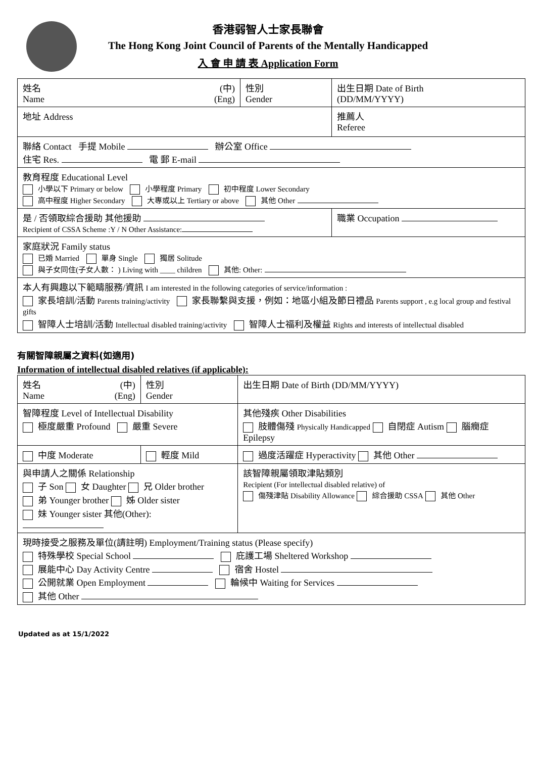香港弱智人士家長聯會
The Hong Kong Joint Council of Parents of the Mentally Handicapped
入 會 申 請 表 Application Form
| 姓名 (中) Name (Eng) | 性別 Gender | 出生日期 Date of Birth (DD/MM/YYYY) | |
| 地址 Address | | | 推薦人 Referee |
| 聯絡 Contact 手提 Mobile 辦公室 Office 住宅 Res. 電 郵 E-mail | | | |
| 教育程度 Educational Level 小學以下 Primary or below 小學程度 Primary 初中程度 Lower Secondary 高中程度 Higher Secondary 大專或以上 Tertiary or above 其他 Other | | | |
| 是 / 否領取綜合援助 其他援助 Recipient of CSSA Scheme :Y / N Other Assistance: | | 職業 Occupation | |
| 家庭狀況 Family status 已婚 Married 單身 Single 獨居 Solitude 與子女同住(子女人數： ) Living with ____ children 其他: Other: | | | |
| 本人有興趣以下範疇服務/資訊 I am interested in the following categories of service/information : 家長培訓/活動 Parents training/activity 家長聯繫與支援，例如：地區小組及節日禮品 Parents support , e.g local group and festival gifts 智障人士培訓/活動 Intellectual disabled training/activity 智障人士福利及權益 Rights and interests of intellectual disabled | | | |
有關智障親屬之資料(如適用)
Information of intellectual disabled relatives (if applicable):
| 姓名 (中) Name (Eng) | | 性別 Gender | 出生日期 Date of Birth (DD/MM/YYYY) | |
| 智障程度 Level of Intellectual Disability 極度嚴重 Profound 嚴重 Severe | | | 其他殘疾 Other Disabilities 肢體傷殘 Physically Handicapped 自閉症 Autism 腦癇症 Epilepsy | |
| 中度 Moderate | 輕度 Mild | | 過度活躍症 Hyperactivity 其他 Other | |
| 與申請人之關係 Relationship 子 Son 女 Daughter 兄 Older brother 弟 Younger brother 姊 Older sister 妹 Younger sister 其他(Other): | | | | 該智障親屬領取津貼類別 Recipient (For intellectual disabled relative) of 傷殘津貼 Disability Allowance 綜合援助 CSSA 其他 Other |
| 現時接受之服務及單位(請註明) Employment/Training status (Please specify) 特殊學校 Special School 庇護工場 Sheltered Workshop 展能中心 Day Activity Centre 宿舍 Hostel 公開就業 Open Employment 輪候中 Waiting for Services 其他 Other | | | | |
Updated as at 15/1/2022